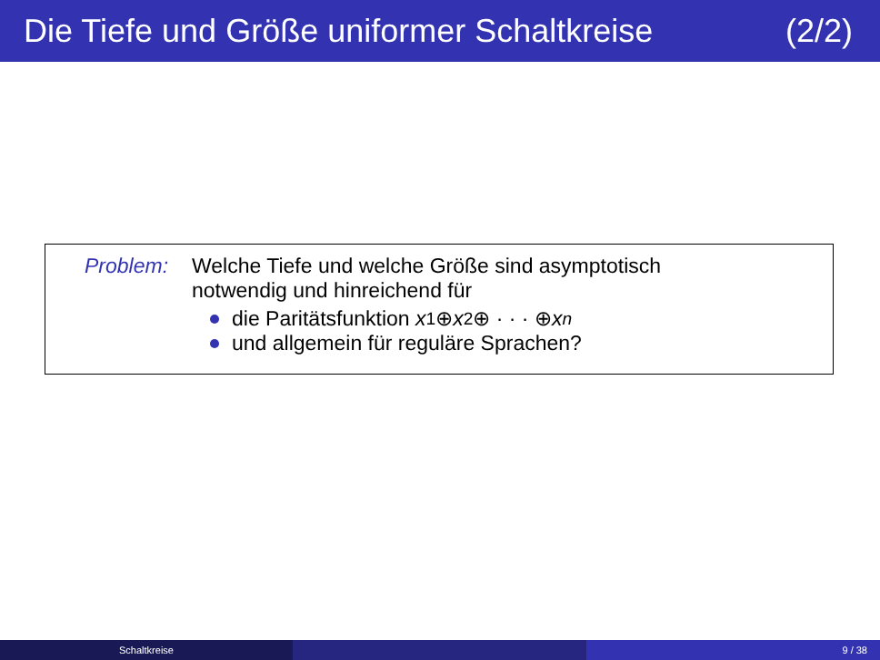Die Tiefe und Größe uniformer Schaltkreise (2/2)
Problem: Welche Tiefe und welche Größe sind asymptotisch
notwendig und hinreichend für
die Paritätsfunktion x<sub>1</sub> ⊕ x<sub>2</sub> ⊕ · · · ⊕ x<sub>n</sub>
und allgemein für reguläre Sprachen?
Schaltkreise 9 / 38